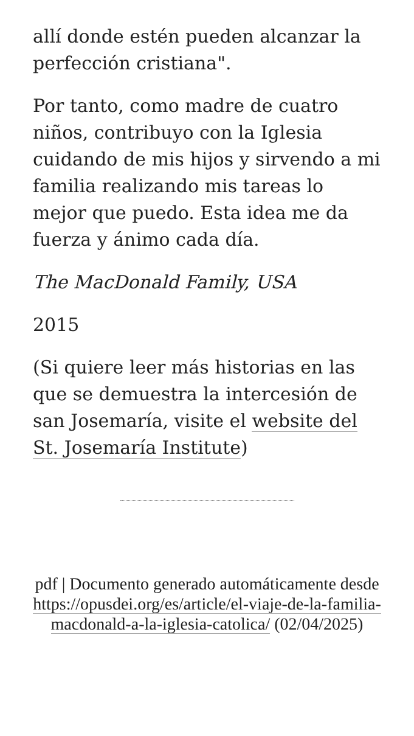allí donde estén pueden alcanzar la perfección cristiana".
Por tanto, como madre de cuatro niños, contribuyo con la Iglesia cuidando de mis hijos y sirvendo a mi familia realizando mis tareas lo mejor que puedo. Esta idea me da fuerza y ánimo cada día.
The MacDonald Family, USA
2015
(Si quiere leer más historias en las que se demuestra la intercesión de san Josemaría, visite el website del St. Josemaría Institute)
pdf | Documento generado automáticamente desde https://opusdei.org/es/article/el-viaje-de-la-familia-macdonald-a-la-iglesia-catolica/ (02/04/2025)